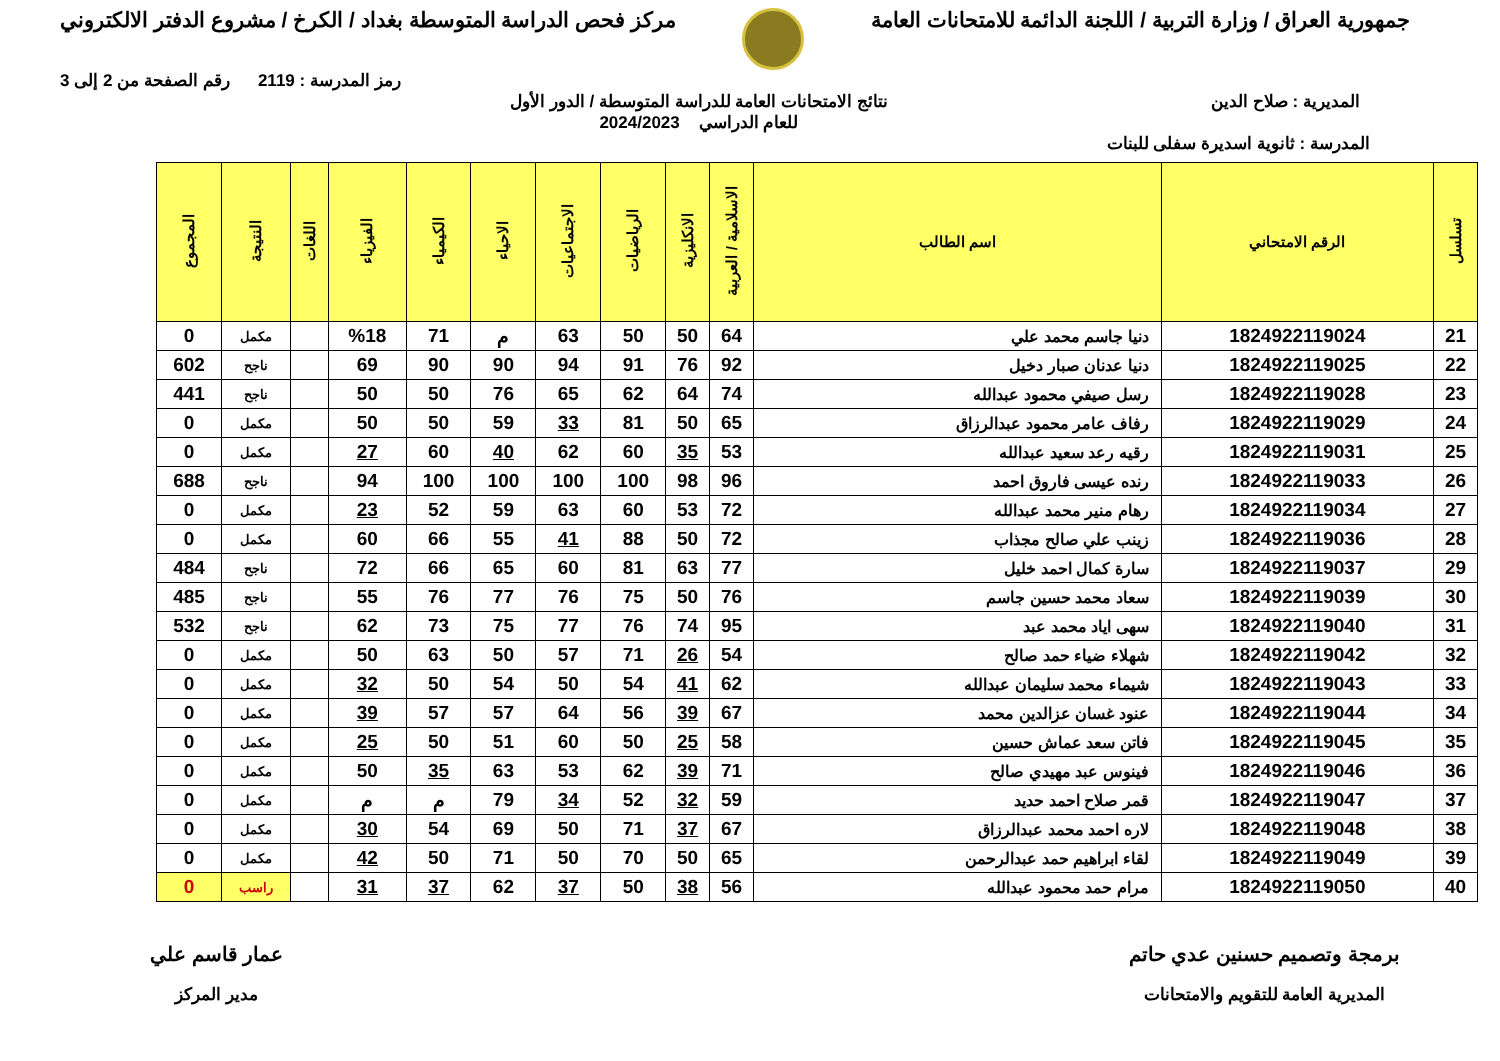جمهورية العراق / وزارة التربية / اللجنة الدائمة للامتحانات العامة
مركز فحص الدراسة المتوسطة بغداد / الكرخ / مشروع الدفتر الالكتروني
رمز المدرسة : 2119 رقم الصفحة من 2 إلى 3
المديرية : صلاح الدين نتائج الامتحانات العامة للدراسة المتوسطة / الدور الأول
للعام الدراسي 2024/2023
المدرسة : ثانوية اسديرة سفلى للبنات
| تسلسل | الرقم الامتحاني | اسم الطالب | الاسلامية / العربية | الانكليزية | الرياضيات | الاجتماعيات | الاحياء | الكيمياء | الفيزياء | اللغات | النتيجة | المجموع |
| --- | --- | --- | --- | --- | --- | --- | --- | --- | --- | --- | --- | --- |
| 21 | 1824922119024 | دنيا جاسم محمد علي | 64 | 50 | 50 | 63 | م | 71 | %18 | | مكمل | 0 |
| 22 | 1824922119025 | دنيا عدنان صبار دخيل | 92 | 76 | 91 | 94 | 90 | 90 | 69 | | ناجح | 602 |
| 23 | 1824922119028 | رسل صيفي محمود عبدالله | 74 | 64 | 62 | 65 | 76 | 50 | 50 | | ناجح | 441 |
| 24 | 1824922119029 | رفاف عامر محمود عبدالرزاق | 65 | 50 | 81 | 33 | 59 | 50 | 50 | | مكمل | 0 |
| 25 | 1824922119031 | رقيه رعد سعيد عبدالله | 53 | 35 | 60 | 62 | 40 | 60 | 27 | | مكمل | 0 |
| 26 | 1824922119033 | رنده عيسى فاروق احمد | 96 | 98 | 100 | 100 | 100 | 100 | 94 | | ناجح | 688 |
| 27 | 1824922119034 | رهام منير محمد عبدالله | 72 | 53 | 60 | 63 | 59 | 52 | 23 | | مكمل | 0 |
| 28 | 1824922119036 | زينب علي صالح مجذاب | 72 | 50 | 88 | 41 | 55 | 66 | 60 | | مكمل | 0 |
| 29 | 1824922119037 | سارة كمال احمد خليل | 77 | 63 | 81 | 60 | 65 | 66 | 72 | | ناجح | 484 |
| 30 | 1824922119039 | سعاد محمد حسين جاسم | 76 | 50 | 75 | 76 | 77 | 76 | 55 | | ناجح | 485 |
| 31 | 1824922119040 | سهى اياد محمد عبد | 95 | 74 | 76 | 77 | 75 | 73 | 62 | | ناجح | 532 |
| 32 | 1824922119042 | شهلاء ضياء حمد صالح | 54 | 26 | 71 | 57 | 50 | 63 | 50 | | مكمل | 0 |
| 33 | 1824922119043 | شيماء محمد سليمان عبدالله | 62 | 41 | 54 | 50 | 54 | 50 | 32 | | مكمل | 0 |
| 34 | 1824922119044 | عنود غسان عزالدين محمد | 67 | 39 | 56 | 64 | 57 | 57 | 39 | | مكمل | 0 |
| 35 | 1824922119045 | فاتن سعد عماش حسين | 58 | 25 | 50 | 60 | 51 | 50 | 25 | | مكمل | 0 |
| 36 | 1824922119046 | فينوس عبد مهيدي صالح | 71 | 39 | 62 | 53 | 63 | 35 | 50 | | مكمل | 0 |
| 37 | 1824922119047 | قمر صلاح احمد حديد | 59 | 32 | 52 | 34 | 79 | م | م | | مكمل | 0 |
| 38 | 1824922119048 | لاره احمد محمد عبدالرزاق | 67 | 37 | 71 | 50 | 69 | 54 | 30 | | مكمل | 0 |
| 39 | 1824922119049 | لقاء ابراهيم حمد عبدالرحمن | 65 | 50 | 70 | 50 | 71 | 50 | 42 | | مكمل | 0 |
| 40 | 1824922119050 | مرام حمد محمود عبدالله | 56 | 38 | 50 | 37 | 62 | 37 | 31 | | راسب | 0 |
برمجة وتصميم حسنين عدي حاتم
المديرية العامة للتقويم والامتحانات
عمار قاسم علي
مدير المركز